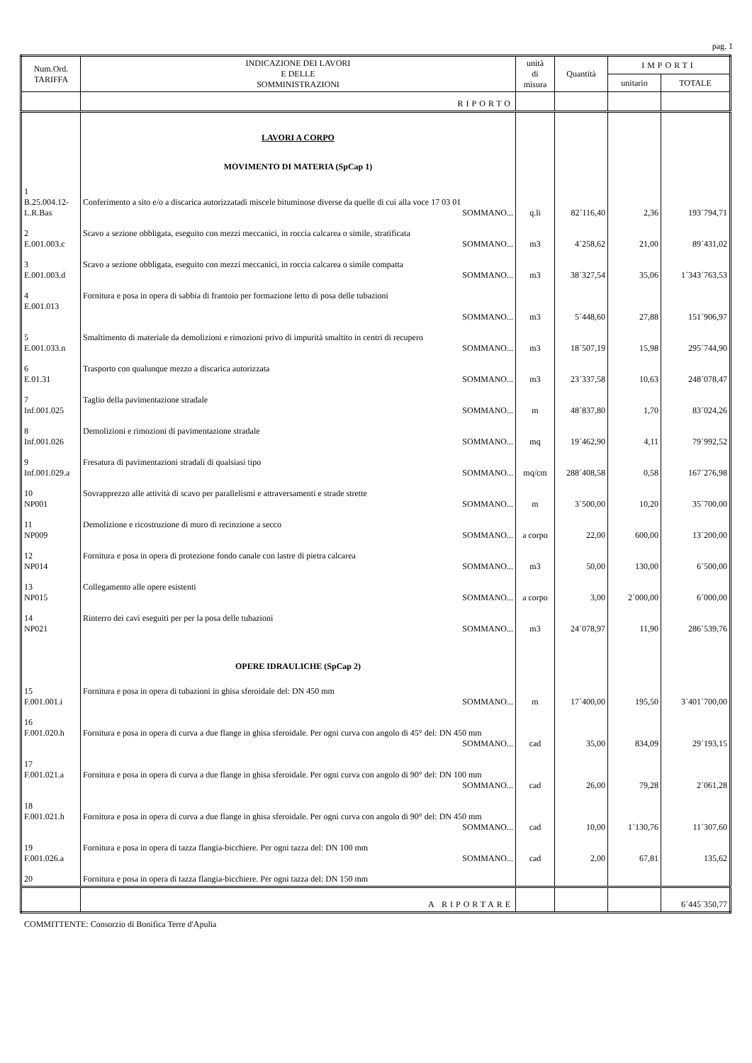pag. 1
| Num.Ord. TARIFFA | INDICAZIONE DEI LAVORI E DELLE SOMMINISTRAZIONI | unità di misura | Quantità | IMPORTI | |
| --- | --- | --- | --- | --- | --- |
| | | | | unitario | TOTALE |
| | RIPORTO | | | | |
| | LAVORI A CORPO | | | | |
| | MOVIMENTO DI MATERIA (SpCap 1) | | | | |
| 1 B.25.004.12- L.R.Bas | Conferimento a sito e/o a discarica autorizzatadi miscele bituminose diverse da quelle di cui alla voce 17 03 01 SOMMANO... | q.li | 82´116,40 | 2,36 | 193´794,71 |
| 2 E.001.003.c | Scavo a sezione obbligata, eseguito con mezzi meccanici, in roccia calcarea o simile, stratificata SOMMANO... | m3 | 4´258,62 | 21,00 | 89´431,02 |
| 3 E.001.003.d | Scavo a sezione obbligata, eseguito con mezzi meccanici, in roccia calcarea o simile compatta SOMMANO... | m3 | 38´327,54 | 35,06 | 1´343´763,53 |
| 4 E.001.013 | Fornitura e posa in opera di sabbia di frantoio per formazione letto di posa delle tubazioni SOMMANO... | m3 | 5´448,60 | 27,88 | 151´906,97 |
| 5 E.001.033.n | Smaltimento di materiale da demolizioni e rimozioni privo di impurità smaltito in centri di recupero SOMMANO... | m3 | 18´507,19 | 15,98 | 295´744,90 |
| 6 E.01.31 | Trasporto con qualunque mezzo a discarica autorizzata SOMMANO... | m3 | 23´337,58 | 10,63 | 248´078,47 |
| 7 Inf.001.025 | Taglio della pavimentazione stradale SOMMANO... | m | 48´837,80 | 1,70 | 83´024,26 |
| 8 Inf.001.026 | Demolizioni e rimozioni di pavimentazione stradale SOMMANO... | mq | 19´462,90 | 4,11 | 79´992,52 |
| 9 Inf.001.029.a | Fresatura di pavimentazioni stradali di qualsiasi tipo SOMMANO... | mq/cm | 288´408,58 | 0,58 | 167´276,98 |
| 10 NP001 | Sovrapprezzo alle attività di scavo per parallelismi e attraversamenti e strade strette SOMMANO... | m | 3´500,00 | 10,20 | 35´700,00 |
| 11 NP009 | Demolizione e ricostruzione di muro di recinzione a secco SOMMANO... | a corpo | 22,00 | 600,00 | 13´200,00 |
| 12 NP014 | Fornitura e posa in opera di protezione fondo canale con lastre di pietra calcarea SOMMANO... | m3 | 50,00 | 130,00 | 6´500,00 |
| 13 NP015 | Collegamento alle opere esistenti SOMMANO... | a corpo | 3,00 | 2´000,00 | 6´000,00 |
| 14 NP021 | Rinterro dei cavi eseguiti per per la posa delle tubazioni SOMMANO... | m3 | 24´078,97 | 11,90 | 286´539,76 |
| | OPERE IDRAULICHE (SpCap 2) | | | | |
| 15 F.001.001.i | Fornitura e posa in opera di tubazioni in ghisa sferoidale del: DN 450 mm SOMMANO... | m | 17´400,00 | 195,50 | 3´401´700,00 |
| 16 F.001.020.h | Fornitura e posa in opera di curva a due flange in ghisa sferoidale. Per ogni curva con angolo di 45° del: DN 450 mm SOMMANO... | cad | 35,00 | 834,09 | 29´193,15 |
| 17 F.001.021.a | Fornitura e posa in opera di curva a due flange in ghisa sferoidale. Per ogni curva con angolo di 90° del: DN 100 mm SOMMANO... | cad | 26,00 | 79,28 | 2´061,28 |
| 18 F.001.021.h | Fornitura e posa in opera di curva a due flange in ghisa sferoidale. Per ogni curva con angolo di 90° del: DN 450 mm SOMMANO... | cad | 10,00 | 1´130,76 | 11´307,60 |
| 19 F.001.026.a | Fornitura e posa in opera di tazza flangia-bicchiere. Per ogni tazza del: DN 100 mm SOMMANO... | cad | 2,00 | 67,81 | 135,62 |
| 20 | Fornitura e posa in opera di tazza flangia-bicchiere. Per ogni tazza del: DN 150 mm | | | | |
| | A RIPORTARE | | | | 6´445´350,77 |
COMMITTENTE: Consorzio di Bonifica Terre d'Apulia